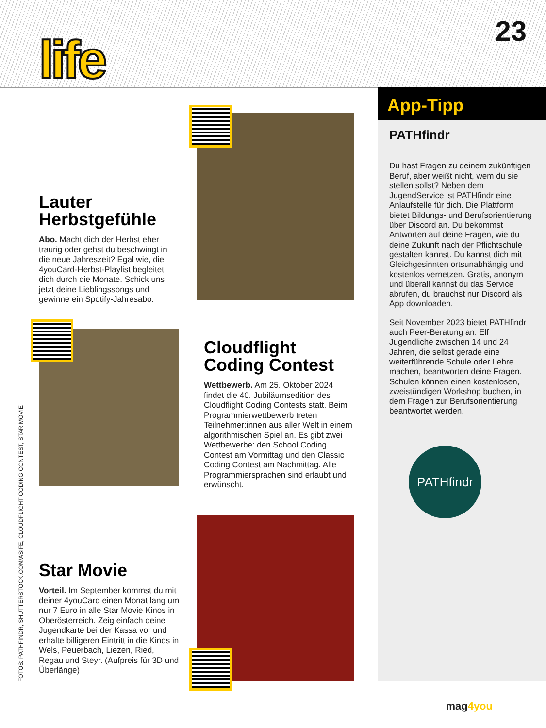life
23
Lauter Herbstgefühle
Abo. Macht dich der Herbst eher traurig oder gehst du beschwingt in die neue Jahreszeit? Egal wie, die 4youCard-Herbst-Playlist begleitet dich durch die Monate. Schick uns jetzt deine Lieblingssongs und gewinne ein Spotify-Jahresabo.
Cloudflight Coding Contest
Wettbewerb. Am 25. Oktober 2024 findet die 40. Jubiläumsedition des Cloudflight Coding Contests statt. Beim Programmierwettbewerb treten Teilnehmer:innen aus aller Welt in einem algorithmischen Spiel an. Es gibt zwei Wettbewerbe: den School Coding Contest am Vormittag und den Classic Coding Contest am Nachmittag. Alle Programmiersprachen sind erlaubt und erwünscht.
Star Movie
Vorteil. Im September kommst du mit deiner 4youCard einen Monat lang um nur 7 Euro in alle Star Movie Kinos in Oberösterreich. Zeig einfach deine Jugendkarte bei der Kassa vor und erhalte billigeren Eintritt in die Kinos in Wels, Peuerbach, Liezen, Ried, Regau und Steyr. (Aufpreis für 3D und Überlänge)
App-Tipp
PATHfindr
Du hast Fragen zu deinem zukünftigen Beruf, aber weißt nicht, wem du sie stellen sollst? Neben dem JugendService ist PATHfindr eine Anlaufstelle für dich. Die Plattform bietet Bildungs- und Berufsorientierung über Discord an. Du bekommst Antworten auf deine Fragen, wie du deine Zukunft nach der Pflichtschule gestalten kannst. Du kannst dich mit Gleichgesinnten ortsunabhängig und kostenlos vernetzen. Gratis, anonym und überall kannst du das Service abrufen, du brauchst nur Discord als App downloaden.
Seit November 2023 bietet PATHfindr auch Peer-Beratung an. Elf Jugendliche zwischen 14 und 24 Jahren, die selbst gerade eine weiterführende Schule oder Lehre machen, beantworten deine Fragen. Schulen können einen kostenlosen, zweistündigen Workshop buchen, in dem Fragen zur Berufsorientierung beantwortet werden.
PATHfindr
FOTOS: PATHFINDR, SHUTTERSTOCK.COM/ASIFE, CLOUDFLIGHT CODING CONTEST, STAR MOVIE
mag4you